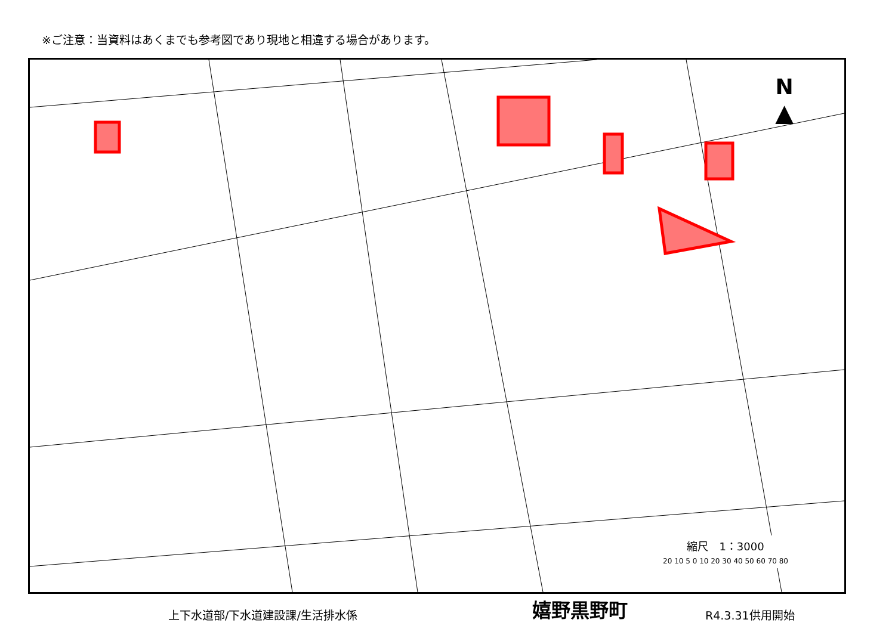※ご注意：当資料はあくまでも参考図であり現地と相違する場合があります。
N
▲
縮尺　1：3000
20 10 5 0 10 20 30 40 50 60 70 80
上下水道部/下水道建設課/生活排水係
嬉野黒野町
R4.3.31供用開始